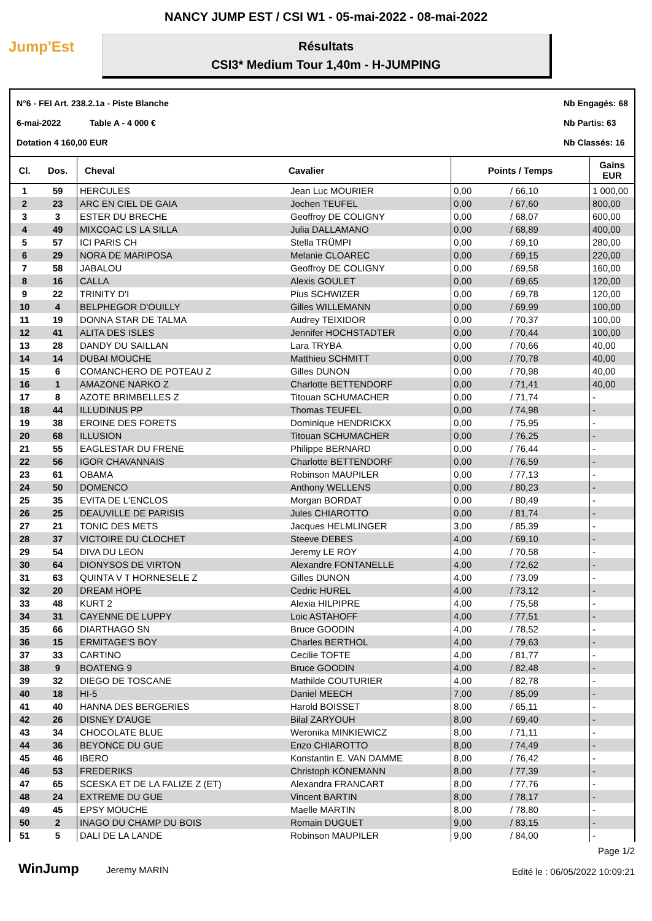NANCY JUMP EST / CSI W1 - 05-mai-2022 - 08-mai-2022
Jump'Est
Résultats
CSI3* Medium Tour 1,40m - H-JUMPING
N°6 - FEI Art. 238.2.1a - Piste Blanche
6-mai-2022 Table A - 4 000 €
Dotation 4 160,00 EUR
Nb Engagés: 68
Nb Partis: 63
Nb Classés: 16
| Cl. | Dos. | Cheval | Cavalier | Points / Temps | | Gains EUR |
| --- | --- | --- | --- | --- | --- | --- |
| 1 | 59 | HERCULES | Jean Luc MOURIER | 0,00 | / 66,10 | 1 000,00 |
| 2 | 23 | ARC EN CIEL DE GAIA | Jochen TEUFEL | 0,00 | / 67,60 | 800,00 |
| 3 | 3 | ESTER DU BRECHE | Geoffroy DE COLIGNY | 0,00 | / 68,07 | 600,00 |
| 4 | 49 | MIXCOAC LS LA SILLA | Julia DALLAMANO | 0,00 | / 68,89 | 400,00 |
| 5 | 57 | ICI PARIS CH | Stella TRÜMPI | 0,00 | / 69,10 | 280,00 |
| 6 | 29 | NORA DE MARIPOSA | Melanie CLOAREC | 0,00 | / 69,15 | 220,00 |
| 7 | 58 | JABALOU | Geoffroy DE COLIGNY | 0,00 | / 69,58 | 160,00 |
| 8 | 16 | CALLA | Alexis GOULET | 0,00 | / 69,65 | 120,00 |
| 9 | 22 | TRINITY D'I | Pius SCHWIZER | 0,00 | / 69,78 | 120,00 |
| 10 | 4 | BELPHEGOR D'OUILLY | Gilles WILLEMANN | 0,00 | / 69,99 | 100,00 |
| 11 | 19 | DONNA STAR DE TALMA | Audrey TEIXIDOR | 0,00 | / 70,37 | 100,00 |
| 12 | 41 | ALITA DES ISLES | Jennifer HOCHSTADTER | 0,00 | / 70,44 | 100,00 |
| 13 | 28 | DANDY DU SAILLAN | Lara TRYBA | 0,00 | / 70,66 | 40,00 |
| 14 | 14 | DUBAI MOUCHE | Matthieu SCHMITT | 0,00 | / 70,78 | 40,00 |
| 15 | 6 | COMANCHERO DE POTEAU Z | Gilles DUNON | 0,00 | / 70,98 | 40,00 |
| 16 | 1 | AMAZONE NARKO Z | Charlotte BETTENDORF | 0,00 | / 71,41 | 40,00 |
| 17 | 8 | AZOTE BRIMBELLES Z | Titouan SCHUMACHER | 0,00 | / 71,74 | - |
| 18 | 44 | ILLUDINUS PP | Thomas TEUFEL | 0,00 | / 74,98 | - |
| 19 | 38 | EROINE DES FORETS | Dominique HENDRICKX | 0,00 | / 75,95 | - |
| 20 | 68 | ILLUSION | Titouan SCHUMACHER | 0,00 | / 76,25 | - |
| 21 | 55 | EAGLESTAR DU FRENE | Philippe BERNARD | 0,00 | / 76,44 | - |
| 22 | 56 | IGOR CHAVANNAIS | Charlotte BETTENDORF | 0,00 | / 76,59 | - |
| 23 | 61 | OBAMA | Robinson MAUPILER | 0,00 | / 77,13 | - |
| 24 | 50 | DOMENCO | Anthony WELLENS | 0,00 | / 80,23 | - |
| 25 | 35 | EVITA DE L'ENCLOS | Morgan BORDAT | 0,00 | / 80,49 | - |
| 26 | 25 | DEAUVILLE DE PARISIS | Jules CHIAROTTO | 0,00 | / 81,74 | - |
| 27 | 21 | TONIC DES METS | Jacques HELMLINGER | 3,00 | / 85,39 | - |
| 28 | 37 | VICTOIRE DU CLOCHET | Steeve DEBES | 4,00 | / 69,10 | - |
| 29 | 54 | DIVA DU LEON | Jeremy LE ROY | 4,00 | / 70,58 | - |
| 30 | 64 | DIONYSOS DE VIRTON | Alexandre FONTANELLE | 4,00 | / 72,62 | - |
| 31 | 63 | QUINTA V T HORNESELE Z | Gilles DUNON | 4,00 | / 73,09 | - |
| 32 | 20 | DREAM HOPE | Cedric HUREL | 4,00 | / 73,12 | - |
| 33 | 48 | KURT 2 | Alexia HILPIPRE | 4,00 | / 75,58 | - |
| 34 | 31 | CAYENNE DE LUPPY | Loic ASTAHOFF | 4,00 | / 77,51 | - |
| 35 | 66 | DIARTHAGO SN | Bruce GOODIN | 4,00 | / 78,52 | - |
| 36 | 15 | ERMITAGE'S BOY | Charles BERTHOL | 4,00 | / 79,63 | - |
| 37 | 33 | CARTINO | Cecilie TOFTE | 4,00 | / 81,77 | - |
| 38 | 9 | BOATENG 9 | Bruce GOODIN | 4,00 | / 82,48 | - |
| 39 | 32 | DIEGO DE TOSCANE | Mathilde COUTURIER | 4,00 | / 82,78 | - |
| 40 | 18 | HI-5 | Daniel MEECH | 7,00 | / 85,09 | - |
| 41 | 40 | HANNA DES BERGERIES | Harold BOISSET | 8,00 | / 65,11 | - |
| 42 | 26 | DISNEY D'AUGE | Bilal ZARYOUH | 8,00 | / 69,40 | - |
| 43 | 34 | CHOCOLATE BLUE | Weronika MINKIEWICZ | 8,00 | / 71,11 | - |
| 44 | 36 | BEYONCE DU GUE | Enzo CHIAROTTO | 8,00 | / 74,49 | - |
| 45 | 46 | IBERO | Konstantin E. VAN DAMME | 8,00 | / 76,42 | - |
| 46 | 53 | FREDERIKS | Christoph KÖNEMANN | 8,00 | / 77,39 | - |
| 47 | 65 | SCESKA ET DE LA FALIZE Z (ET) | Alexandra FRANCART | 8,00 | / 77,76 | - |
| 48 | 24 | EXTREME DU GUE | Vincent BARTIN | 8,00 | / 78,17 | - |
| 49 | 45 | EPSY MOUCHE | Maelle MARTIN | 8,00 | / 78,80 | - |
| 50 | 2 | INAGO DU CHAMP DU BOIS | Romain DUGUET | 9,00 | / 83,15 | - |
| 51 | 5 | DALI DE LA LANDE | Robinson MAUPILER | 9,00 | / 84,00 | - |
WinJump Jeremy MARIN
Page 1/2
Edité le : 06/05/2022 10:09:21